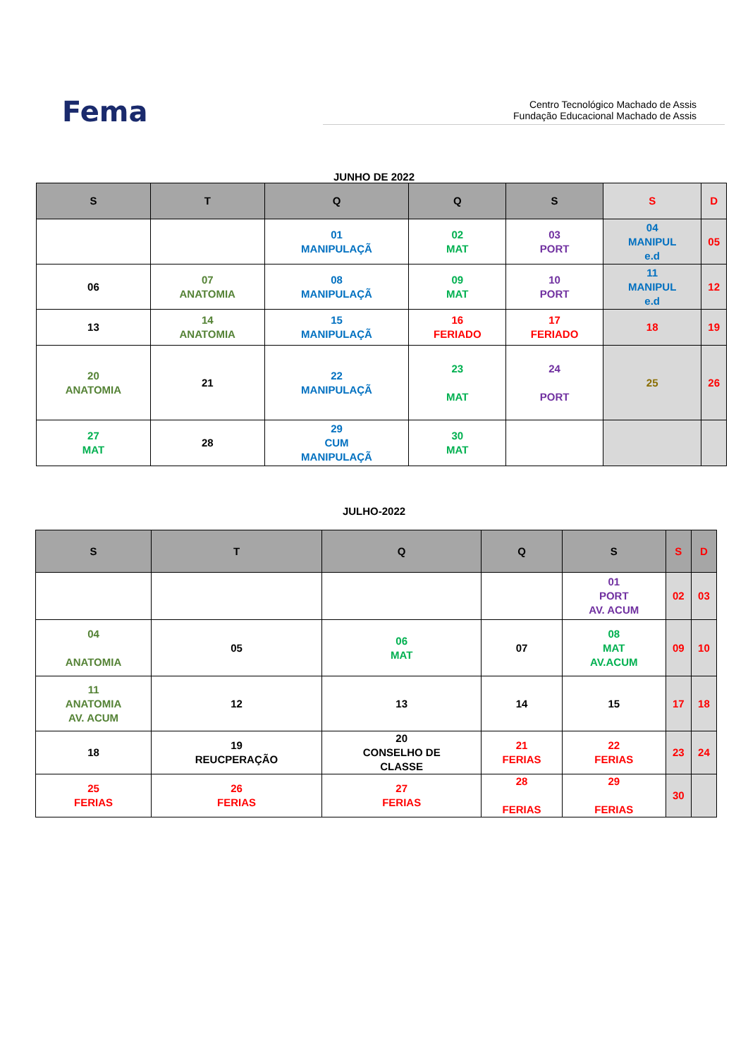Fema
Centro Tecnológico Machado de Assis
Fundação Educacional Machado de Assis
JUNHO DE 2022
| S | T | Q | Q | S | S | D |
| --- | --- | --- | --- | --- | --- | --- |
| | | 01 MANIPULAÇÃ | 02 MAT | 03 PORT | 04 MANIPUL e.d | 05 |
| 06 | 07 ANATOMIA | 08 MANIPULAÇÃ | 09 MAT | 10 PORT | 11 MANIPUL e.d | 12 |
| 13 | 14 ANATOMIA | 15 MANIPULAÇÃ | 16 FERIADO | 17 FERIADO | 18 | 19 |
| 20 ANATOMIA | 21 | 22 MANIPULAÇÃ | 23 MAT | 24 PORT | 25 | 26 |
| 27 MAT | 28 | 29 CUM MANIPULAÇÃ | 30 MAT | | | |
JULHO-2022
| S | T | Q | Q | S | S | D |
| --- | --- | --- | --- | --- | --- | --- |
| | | | | 01 PORT AV. ACUM | 02 | 03 |
| 04 ANATOMIA | 05 | 06 MAT | 07 | 08 MAT AV.ACUM | 09 | 10 |
| 11 ANATOMIA AV. ACUM | 12 | 13 | 14 | 15 | 17 | 18 |
| 18 | 19 REUCPERAÇÃO | 20 CONSELHO DE CLASSE | 21 FERIAS | 22 FERIAS | 23 | 24 |
| 25 FERIAS | 26 FERIAS | 27 FERIAS | 28 FERIAS | 29 FERIAS | 30 | |